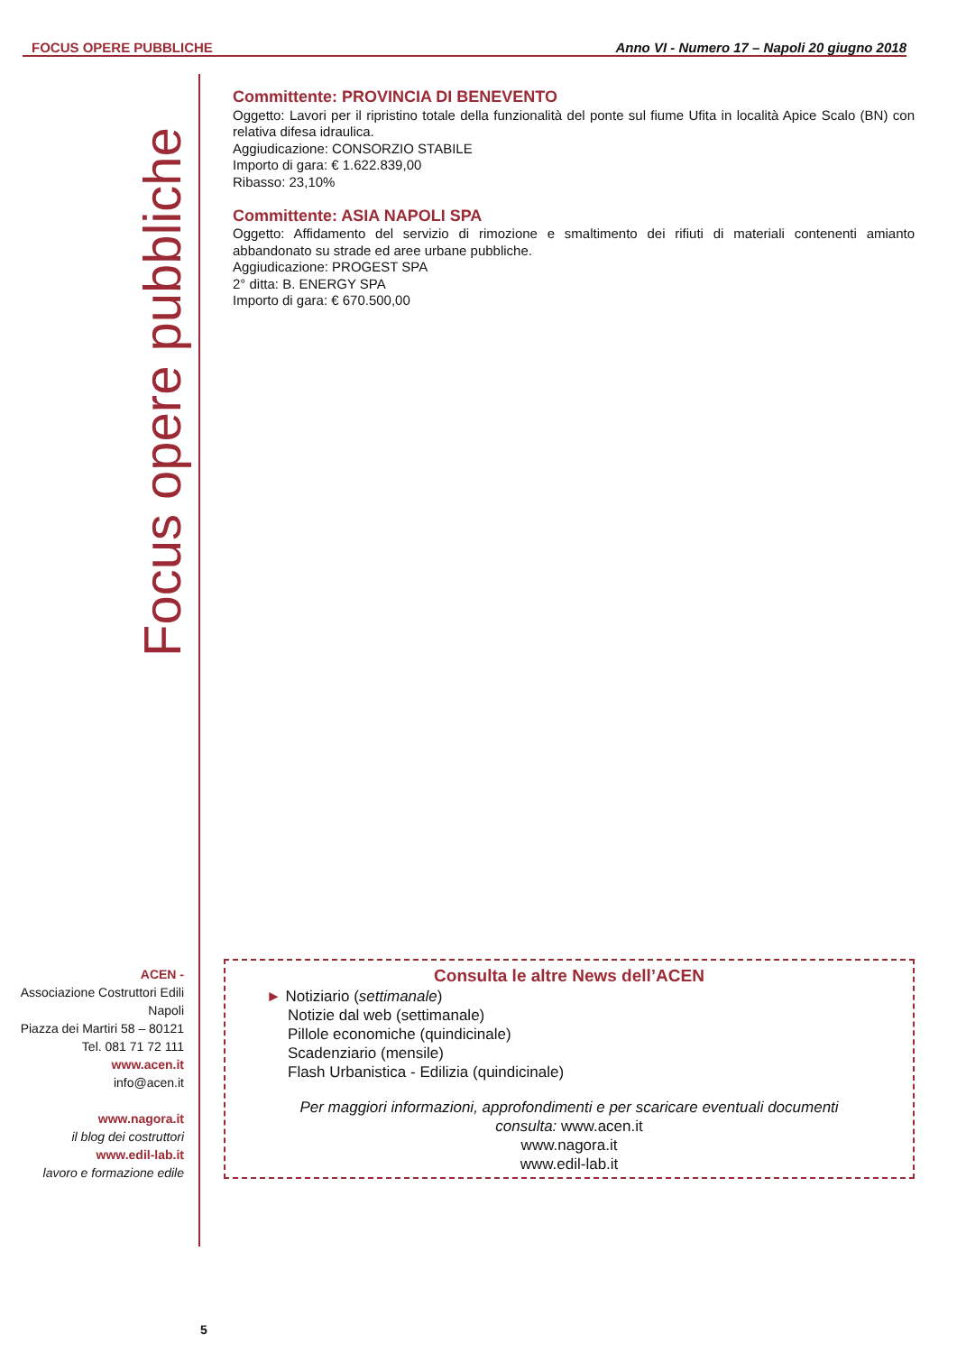FOCUS OPERE PUBBLICHE Anno VI - Numero 17 – Napoli 20 giugno 2018
Focus opere pubbliche
Committente: PROVINCIA DI BENEVENTO
Oggetto: Lavori per il ripristino totale della funzionalità del ponte sul fiume Ufita in località Apice Scalo (BN) con relativa difesa idraulica.
Aggiudicazione: CONSORZIO STABILE
Importo di gara: € 1.622.839,00
Ribasso: 23,10%
Committente: ASIA NAPOLI SPA
Oggetto: Affidamento del servizio di rimozione e smaltimento dei rifiuti di materiali contenenti amianto abbandonato su strade ed aree urbane pubbliche.
Aggiudicazione: PROGEST SPA
2° ditta: B. ENERGY SPA
Importo di gara: € 670.500,00
ACEN -
Associazione Costruttori Edili Napoli
Piazza dei Martiri 58 – 80121
Tel. 081 71 72 111
www.acen.it
info@acen.it
www.nagora.it
il blog dei costruttori
www.edil-lab.it
lavoro e formazione edile
Consulta le altre News dell’ACEN
► Notiziario (settimanale)
Notizie dal web (settimanale)
Pillole economiche (quindicinale)
Scadenziario (mensile)
Flash Urbanistica - Edilizia (quindicinale)
Per maggiori informazioni, approfondimenti e per scaricare eventuali documenti
consulta: www.acen.it
www.nagora.it
www.edil-lab.it
5